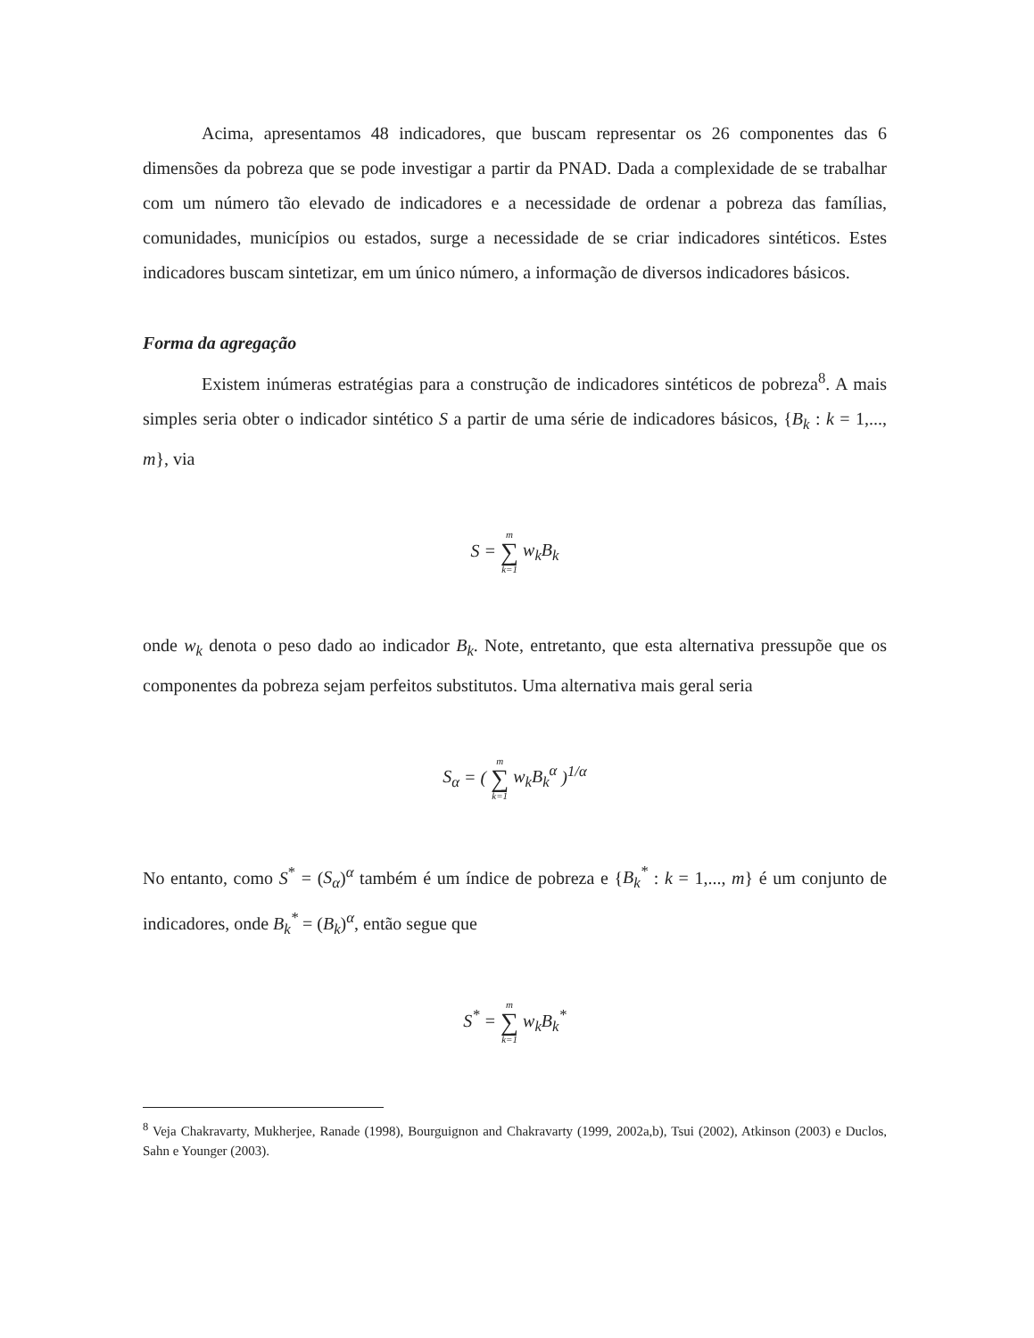Acima, apresentamos 48 indicadores, que buscam representar os 26 componentes das 6 dimensões da pobreza que se pode investigar a partir da PNAD. Dada a complexidade de se trabalhar com um número tão elevado de indicadores e a necessidade de ordenar a pobreza das famílias, comunidades, municípios ou estados, surge a necessidade de se criar indicadores sintéticos. Estes indicadores buscam sintetizar, em um único número, a informação de diversos indicadores básicos.
Forma da agregação
Existem inúmeras estratégias para a construção de indicadores sintéticos de pobreza<sup>8</sup>. A mais simples seria obter o indicador sintético S a partir de uma série de indicadores básicos, {B<sub>k</sub> : k = 1,..., m}, via
S = m ∑ k=1 w<sub>k</sub>B<sub>k</sub>
onde w<sub>k</sub> denota o peso dado ao indicador B<sub>k</sub>. Note, entretanto, que esta alternativa pressupõe que os componentes da pobreza sejam perfeitos substitutos. Uma alternativa mais geral seria
S<sub>α</sub> = ( m ∑ k=1 w<sub>k</sub>B<sub>k</sub><sup>α</sup> )<sup>1/α</sup>
No entanto, como S<sup>*</sup> = (S<sub>α</sub>)<sup>α</sup> também é um índice de pobreza e {B<sub>k</sub><sup>*</sup> : k = 1,..., m} é um conjunto de indicadores, onde B<sub>k</sub><sup>*</sup> = (B<sub>k</sub>)<sup>α</sup>, então segue que
S<sup>*</sup> = m ∑ k=1 w<sub>k</sub>B<sub>k</sub><sup>*</sup>
<sup>8</sup> Veja Chakravarty, Mukherjee, Ranade (1998), Bourguignon and Chakravarty (1999, 2002a,b), Tsui (2002), Atkinson (2003) e Duclos, Sahn e Younger (2003).